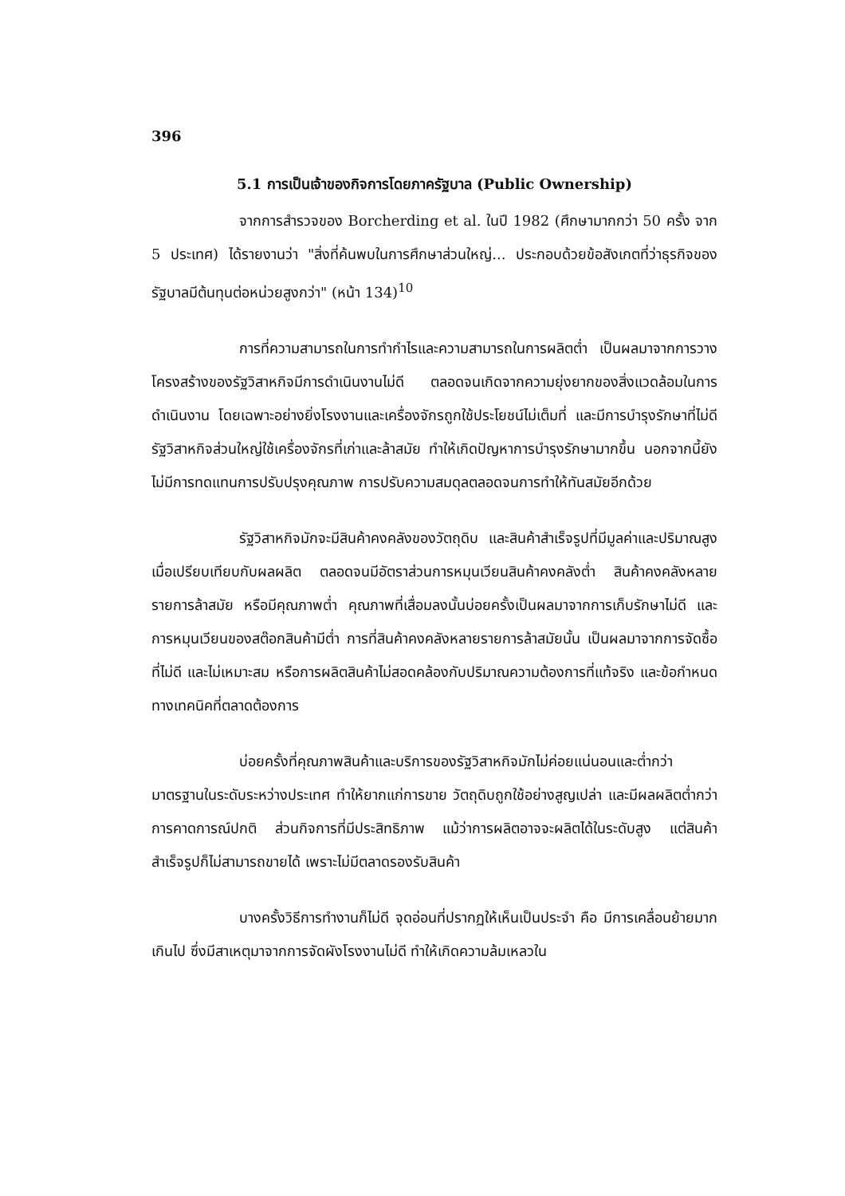396
5.1 การเป็นเจ้าของกิจการโดยภาครัฐบาล (Public Ownership)
จากการสำรวจของ Borcherding et al. ในปี 1982 (ศึกษามากกว่า 50 ครั้ง จาก 5 ประเทศ) ได้รายงานว่า "สิ่งที่ค้นพบในการศึกษาส่วนใหญ่... ประกอบด้วยข้อสังเกตที่ว่าธุรกิจของรัฐบาลมีต้นทุนต่อหน่วยสูงกว่า" (หน้า 134)<sup>10</sup>
การที่ความสามารถในการทำกำไรและความสามารถในการผลิตต่ำ เป็นผลมาจากการวางโครงสร้างของรัฐวิสาหกิจมีการดำเนินงานไม่ดี ตลอดจนเกิดจากความยุ่งยากของสิ่งแวดล้อมในการดำเนินงาน โดยเฉพาะอย่างยิ่งโรงงานและเครื่องจักรถูกใช้ประโยชน์ไม่เต็มที่ และมีการบำรุงรักษาที่ไม่ดี รัฐวิสาหกิจส่วนใหญ่ใช้เครื่องจักรที่เก่าและล้าสมัย ทำให้เกิดปัญหาการบำรุงรักษามากขึ้น นอกจากนี้ยังไม่มีการทดแทนการปรับปรุงคุณภาพ การปรับความสมดุลตลอดจนการทำให้ทันสมัยอีกด้วย
รัฐวิสาหกิจมักจะมีสินค้าคงคลังของวัตถุดิบ และสินค้าสำเร็จรูปที่มีมูลค่าและปริมาณสูงเมื่อเปรียบเทียบกับผลผลิต ตลอดจนมีอัตราส่วนการหมุนเวียนสินค้าคงคลังต่ำ สินค้าคงคลังหลายรายการล้าสมัย หรือมีคุณภาพต่ำ คุณภาพที่เสื่อมลงนั้นบ่อยครั้งเป็นผลมาจากการเก็บรักษาไม่ดี และการหมุนเวียนของสต๊อกสินค้ามีต่ำ การที่สินค้าคงคลังหลายรายการล้าสมัยนั้น เป็นผลมาจากการจัดซื้อที่ไม่ดี และไม่เหมาะสม หรือการผลิตสินค้าไม่สอดคล้องกับปริมาณความต้องการที่แท้จริง และข้อกำหนดทางเทคนิคที่ตลาดต้องการ
บ่อยครั้งที่คุณภาพสินค้าและบริการของรัฐวิสาหกิจมักไม่ค่อยแน่นอนและต่ำกว่ามาตรฐานในระดับระหว่างประเทศ ทำให้ยากแก่การขาย วัตถุดิบถูกใช้อย่างสูญเปล่า และมีผลผลิตต่ำกว่าการคาดการณ์ปกติ ส่วนกิจการที่มีประสิทธิภาพ แม้ว่าการผลิตอาจจะผลิตได้ในระดับสูง แต่สินค้าสำเร็จรูปก็ไม่สามารถขายได้ เพราะไม่มีตลาดรองรับสินค้า
บางครั้งวิธีการทำงานก็ไม่ดี จุดอ่อนที่ปรากฏให้เห็นเป็นประจำ คือ มีการเคลื่อนย้ายมากเกินไป ซึ่งมีสาเหตุมาจากการจัดผังโรงงานไม่ดี ทำให้เกิดความล้มเหลวใน